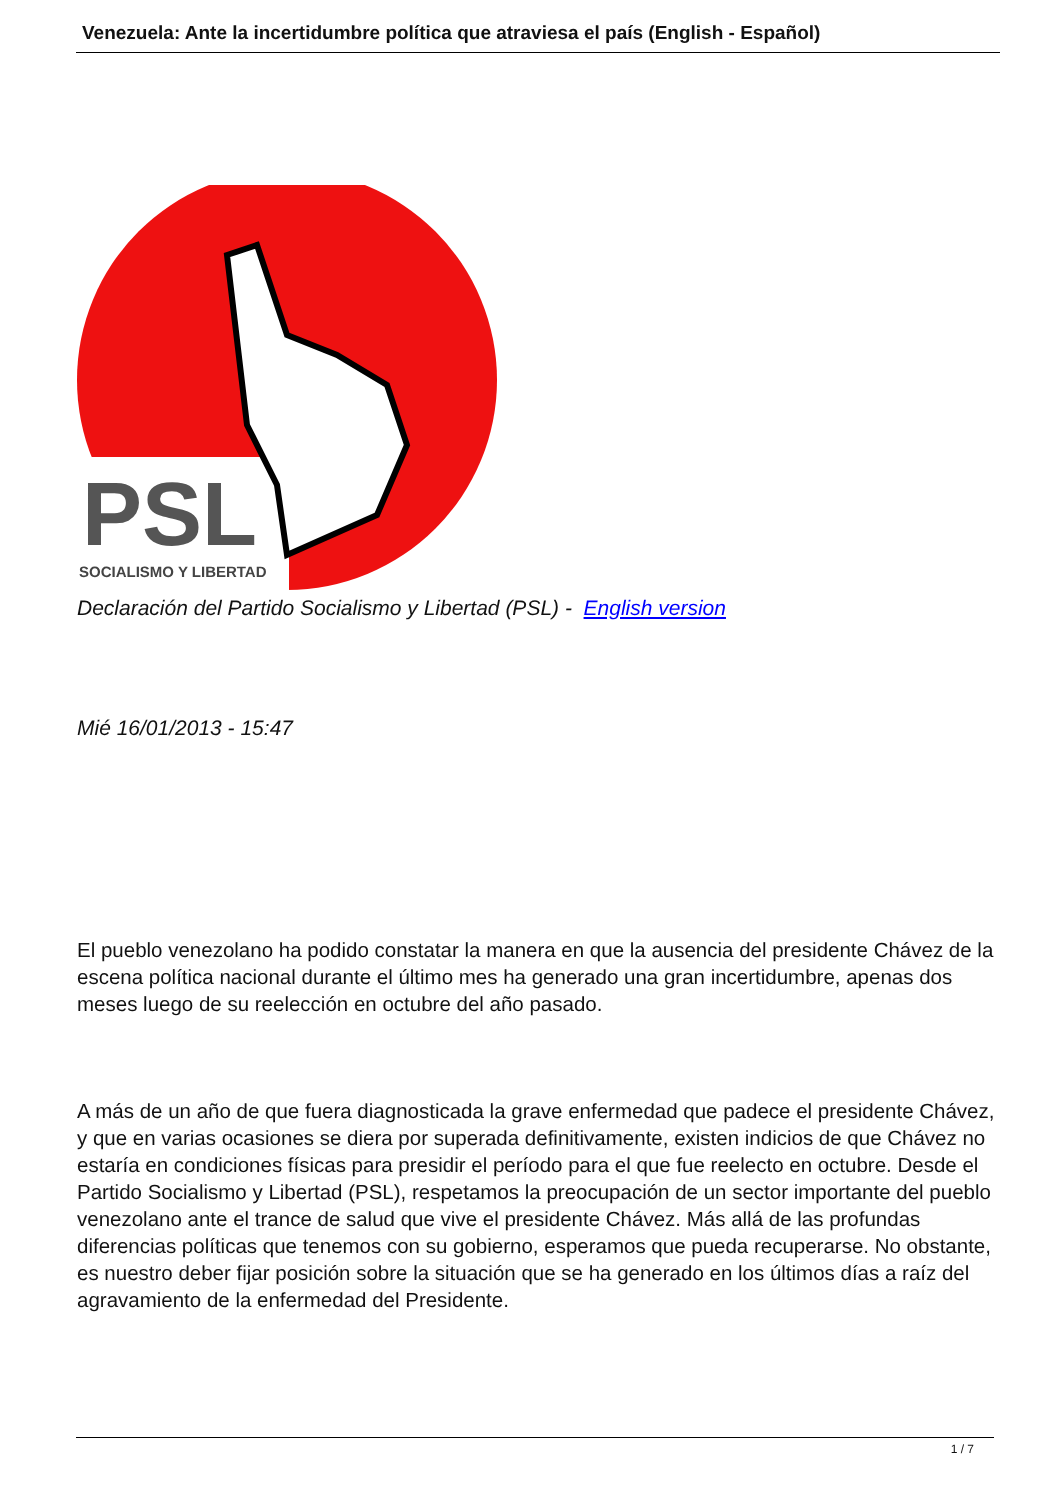Venezuela: Ante la incertidumbre política que atraviesa el país (English - Español)
PSL
SOCIALISMO Y LIBERTAD
Declaración del Partido Socialismo y Libertad (PSL) - English version
Mié 16/01/2013 - 15:47
El pueblo venezolano ha podido constatar la manera en que la ausencia del presidente Chávez de la escena política nacional durante el último mes ha generado una gran incertidumbre, apenas dos meses luego de su reelección en octubre del año pasado.
A más de un año de que fuera diagnosticada la grave enfermedad que padece el presidente Chávez, y que en varias ocasiones se diera por superada definitivamente, existen indicios de que Chávez no estaría en condiciones físicas para presidir el período para el que fue reelecto en octubre. Desde el Partido Socialismo y Libertad (PSL), respetamos la preocupación de un sector importante del pueblo venezolano ante el trance de salud que vive el presidente Chávez. Más allá de las profundas diferencias políticas que tenemos con su gobierno, esperamos que pueda recuperarse. No obstante, es nuestro deber fijar posición sobre la situación que se ha generado en los últimos días a raíz del agravamiento de la enfermedad del Presidente.
1 / 7